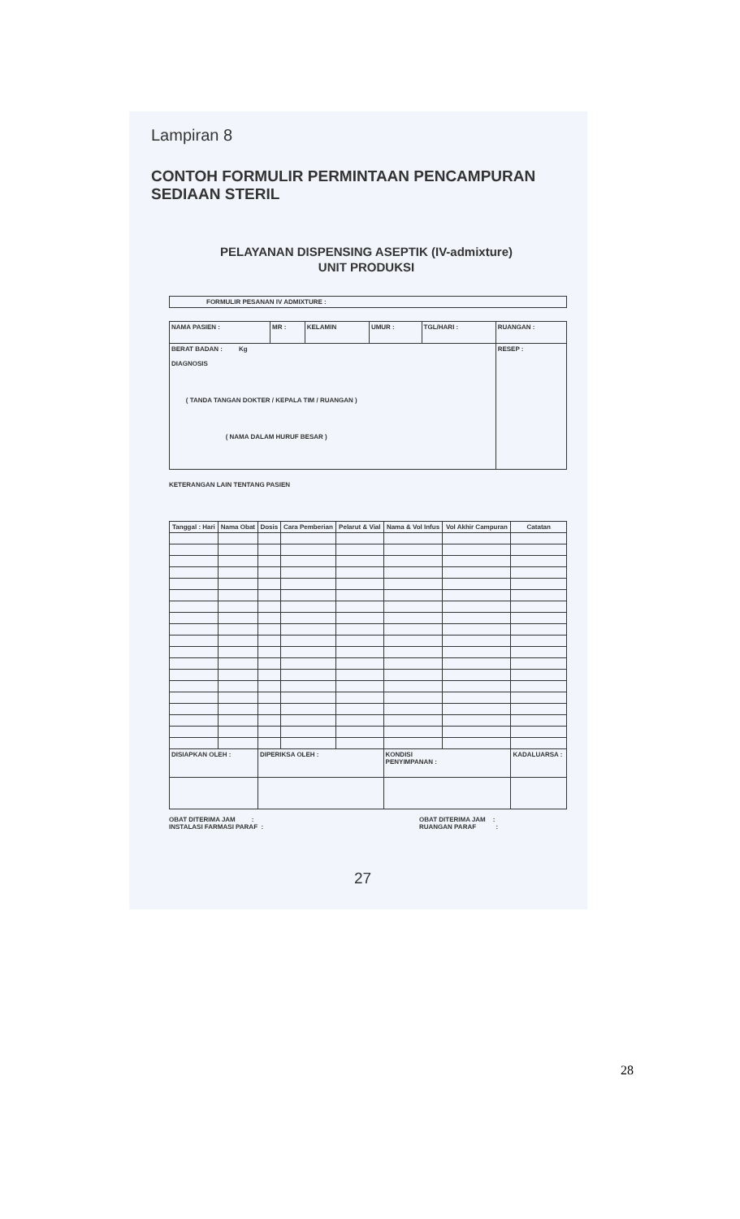Lampiran 8
CONTOH FORMULIR PERMINTAAN PENCAMPURAN
SEDIAAN STERIL
PELAYANAN DISPENSING ASEPTIK (IV-admixture)
UNIT PRODUKSI
| FORMULIR PESANAN IV ADMIXTURE : |
| NAMA PASIEN : | MR : | KELAMIN | UMUR : | TGL/HARI : | RUANGAN : |
| BERAT BADAN : Kg DIAGNOSIS ( TANDA TANGAN DOKTER / KEPALA TIM / RUANGAN ) ( NAMA DALAM HURUF BESAR ) | | | | | RESEP : |
KETERANGAN LAIN TENTANG PASIEN
| Tanggal : Hari | Nama Obat | Dosis | Cara Pemberian | Pelarut & Vial | Nama & Vol Infus | Vol Akhir Campuran | Catatan |
| --- | --- | --- | --- | --- | --- | --- | --- |
| DISIAPKAN OLEH : | | DIPERIKSA OLEH : | | | KONDISI PENYIMPANAN : | | KADALUARSA : |
OBAT DITERIMA JAM :
INSTALASI FARMASI PARAF :
OBAT DITERIMA JAM :
RUANGAN PARAF :
27
28